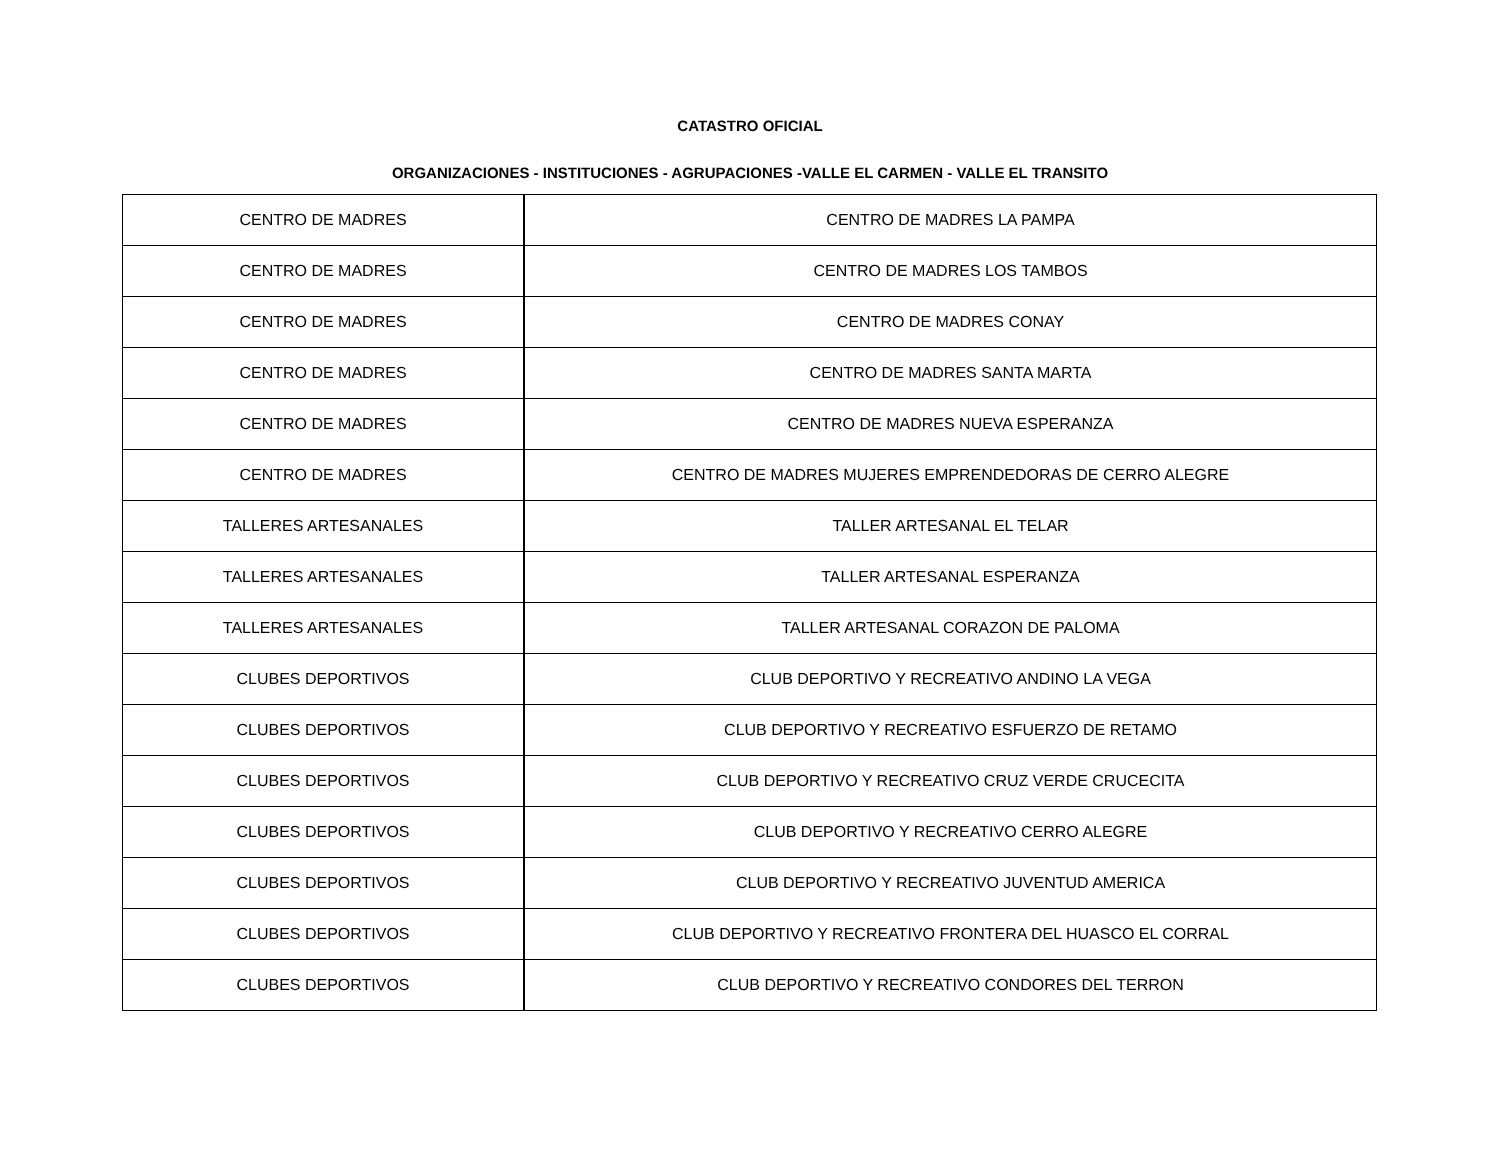CATASTRO OFICIAL
ORGANIZACIONES - INSTITUCIONES - AGRUPACIONES -VALLE EL CARMEN - VALLE EL TRANSITO
| CENTRO DE MADRES | CENTRO DE MADRES LA PAMPA |
| CENTRO DE MADRES | CENTRO DE MADRES LOS TAMBOS |
| CENTRO DE MADRES | CENTRO DE MADRES CONAY |
| CENTRO DE MADRES | CENTRO DE MADRES SANTA MARTA |
| CENTRO DE MADRES | CENTRO DE MADRES NUEVA ESPERANZA |
| CENTRO DE MADRES | CENTRO DE MADRES MUJERES EMPRENDEDORAS DE CERRO ALEGRE |
| TALLERES ARTESANALES | TALLER ARTESANAL EL TELAR |
| TALLERES ARTESANALES | TALLER ARTESANAL ESPERANZA |
| TALLERES ARTESANALES | TALLER ARTESANAL CORAZON DE PALOMA |
| CLUBES DEPORTIVOS | CLUB DEPORTIVO Y RECREATIVO ANDINO LA VEGA |
| CLUBES DEPORTIVOS | CLUB DEPORTIVO Y RECREATIVO ESFUERZO DE RETAMO |
| CLUBES DEPORTIVOS | CLUB DEPORTIVO Y RECREATIVO CRUZ VERDE CRUCECITA |
| CLUBES DEPORTIVOS | CLUB DEPORTIVO Y RECREATIVO CERRO ALEGRE |
| CLUBES DEPORTIVOS | CLUB DEPORTIVO Y RECREATIVO JUVENTUD AMERICA |
| CLUBES DEPORTIVOS | CLUB DEPORTIVO Y RECREATIVO FRONTERA DEL HUASCO EL CORRAL |
| CLUBES DEPORTIVOS | CLUB DEPORTIVO Y RECREATIVO CONDORES DEL TERRON |